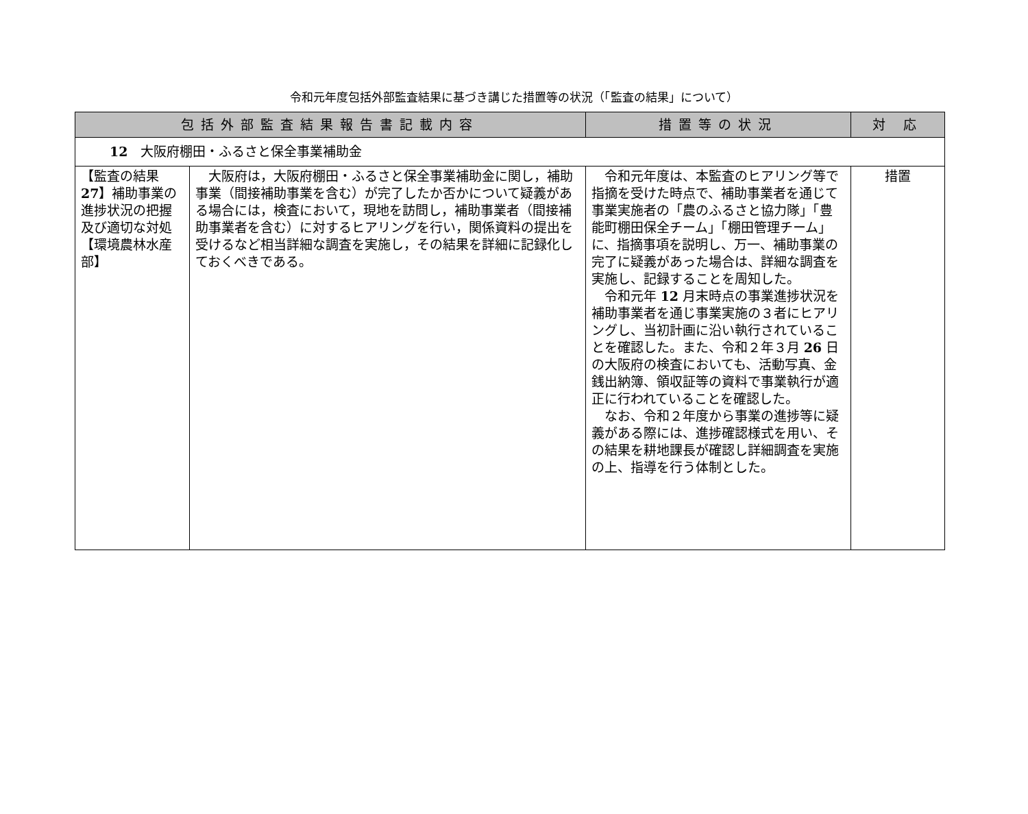令和元年度包括外部監査結果に基づき講じた措置等の状況（「監査の結果」について）
| 包括外部監査結果報告書記載内容 | | 措置等の状況 | 対 応 |
| --- | --- | --- | --- |
| 12 大阪府棚田・ふるさと保全事業補助金 | | | |
| 【監査の結果 27 】補助事業の進捗状況の把握及び適切な対処 【環境農林水産部】 | 大阪府は，大阪府棚田・ふるさと保全事業補助金に関し，補助事業（間接補助事業を含む）が完了したか否かについて疑義がある場合には，検査において，現地を訪問し，補助事業者（間接補助事業者を含む）に対するヒアリングを行い，関係資料の提出を受けるなど相当詳細な調査を実施し，その結果を詳細に記録化しておくべきである。 | 令和元年度は、本監査のヒアリング等で指摘を受けた時点で、補助事業者を通じて事業実施者の「農のふるさと協力隊」「豊能町棚田保全チーム」「棚田管理チーム」に、指摘事項を説明し、万一、補助事業の完了に疑義があった場合は、詳細な調査を実施し、記録することを周知した。 令和元年 12 月末時点の事業進捗状況を補助事業者を通じ事業実施の３者にヒアリングし、当初計画に沿い執行されていることを確認した。また、令和２年３月 26 日の大阪府の検査においても、活動写真、金銭出納簿、領収証等の資料で事業執行が適正に行われていることを確認した。 なお、令和２年度から事業の進捗等に疑義がある際には、進捗確認様式を用い、その結果を耕地課長が確認し詳細調査を実施の上、指導を行う体制とした。 | 措置 |